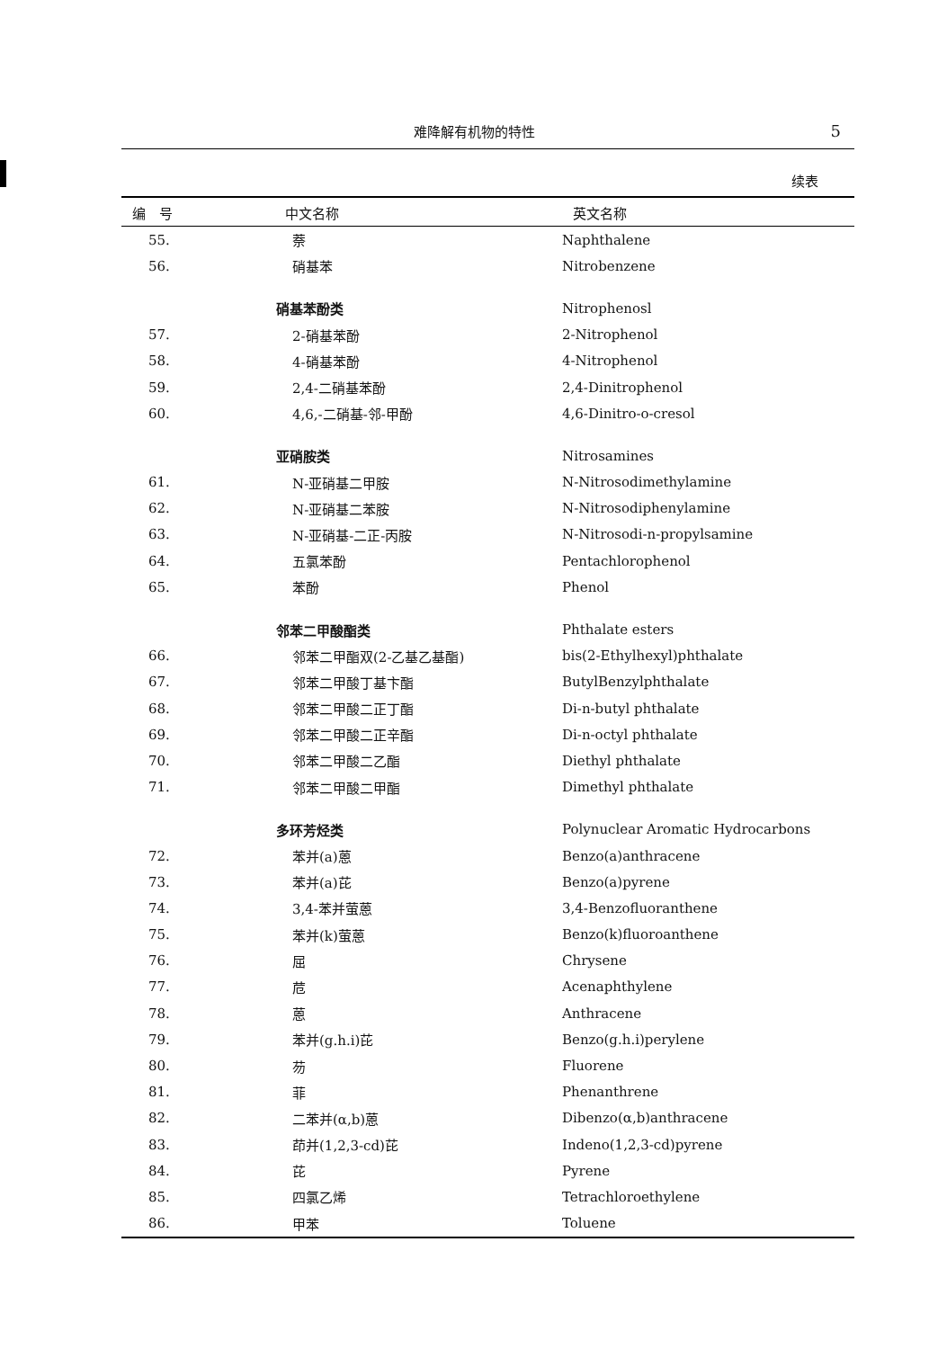难降解有机物的特性 5
续表
| 编 号 | 中文名称 | 英文名称 |
| --- | --- | --- |
| 55. | 萘 | Naphthalene |
| 56. | 硝基苯 | Nitrobenzene |
| | 硝基苯酚类 | Nitrophenosl |
| 57. | 2-硝基苯酚 | 2-Nitrophenol |
| 58. | 4-硝基苯酚 | 4-Nitrophenol |
| 59. | 2,4-二硝基苯酚 | 2,4-Dinitrophenol |
| 60. | 4,6,-二硝基-邻-甲酚 | 4,6-Dinitro-o-cresol |
| | 亚硝胺类 | Nitrosamines |
| 61. | N-亚硝基二甲胺 | N-Nitrosodimethylamine |
| 62. | N-亚硝基二苯胺 | N-Nitrosodiphenylamine |
| 63. | N-亚硝基-二正-丙胺 | N-Nitrosodi-n-propylsamine |
| 64. | 五氯苯酚 | Pentachlorophenol |
| 65. | 苯酚 | Phenol |
| | 邻苯二甲酸酯类 | Phthalate esters |
| 66. | 邻苯二甲酯双(2-乙基乙基酯) | bis(2-Ethylhexyl)phthalate |
| 67. | 邻苯二甲酸丁基卞酯 | ButylBenzylphthalate |
| 68. | 邻苯二甲酸二正丁酯 | Di-n-butyl phthalate |
| 69. | 邻苯二甲酸二正辛酯 | Di-n-octyl phthalate |
| 70. | 邻苯二甲酸二乙酯 | Diethyl phthalate |
| 71. | 邻苯二甲酸二甲酯 | Dimethyl phthalate |
| | 多环芳烃类 | Polynuclear Aromatic Hydrocarbons |
| 72. | 苯并(a)蒽 | Benzo(a)anthracene |
| 73. | 苯并(a)芘 | Benzo(a)pyrene |
| 74. | 3,4-苯并萤蒽 | 3,4-Benzofluoranthene |
| 75. | 苯并(k)萤蒽 | Benzo(k)fluoroanthene |
| 76. | 屈 | Chrysene |
| 77. | 苊 | Acenaphthylene |
| 78. | 蒽 | Anthracene |
| 79. | 苯并(g.h.i)芘 | Benzo(g.h.i)perylene |
| 80. | 芴 | Fluorene |
| 81. | 菲 | Phenanthrene |
| 82. | 二苯并(α,b)蒽 | Dibenzo(α,b)anthracene |
| 83. | 茚并(1,2,3-cd)芘 | Indeno(1,2,3-cd)pyrene |
| 84. | 芘 | Pyrene |
| 85. | 四氯乙烯 | Tetrachloroethylene |
| 86. | 甲苯 | Toluene |